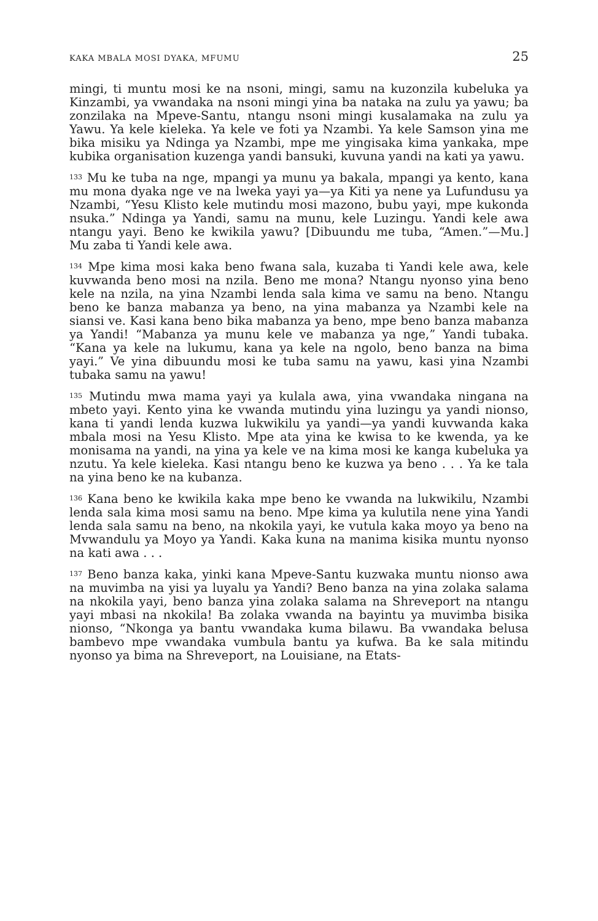KAKA MBALA MOSI DYAKA, MFUMU 25
mingi, ti muntu mosi ke na nsoni, mingi, samu na kuzonzila kubeluka ya Kinzambi, ya vwandaka na nsoni mingi yina ba nataka na zulu ya yawu; ba zonzilaka na Mpeve-Santu, ntangu nsoni mingi kusalamaka na zulu ya Yawu. Ya kele kieleka. Ya kele ve foti ya Nzambi. Ya kele Samson yina me bika misiku ya Ndinga ya Nzambi, mpe me yingisaka kima yankaka, mpe kubika organisation kuzenga yandi bansuki, kuvuna yandi na kati ya yawu.
<sup>133</sup> Mu ke tuba na nge, mpangi ya munu ya bakala, mpangi ya kento, kana mu mona dyaka nge ve na lweka yayi ya—ya Kiti ya nene ya Lufundusu ya Nzambi, “Yesu Klisto kele mutindu mosi mazono, bubu yayi, mpe kukonda nsuka.” Ndinga ya Yandi, samu na munu, kele Luzingu. Yandi kele awa ntangu yayi. Beno ke kwikila yawu? [Dibuundu me tuba, “Amen.”—Mu.] Mu zaba ti Yandi kele awa.
<sup>134</sup> Mpe kima mosi kaka beno fwana sala, kuzaba ti Yandi kele awa, kele kuvwanda beno mosi na nzila. Beno me mona? Ntangu nyonso yina beno kele na nzila, na yina Nzambi lenda sala kima ve samu na beno. Ntangu beno ke banza mabanza ya beno, na yina mabanza ya Nzambi kele na siansi ve. Kasi kana beno bika mabanza ya beno, mpe beno banza mabanza ya Yandi! “Mabanza ya munu kele ve mabanza ya nge,” Yandi tubaka. “Kana ya kele na lukumu, kana ya kele na ngolo, beno banza na bima yayi.” Ve yina dibuundu mosi ke tuba samu na yawu, kasi yina Nzambi tubaka samu na yawu!
<sup>135</sup> Mutindu mwa mama yayi ya kulala awa, yina vwandaka ningana na mbeto yayi. Kento yina ke vwanda mutindu yina luzingu ya yandi nionso, kana ti yandi lenda kuzwa lukwikilu ya yandi—ya yandi kuvwanda kaka mbala mosi na Yesu Klisto. Mpe ata yina ke kwisa to ke kwenda, ya ke monisama na yandi, na yina ya kele ve na kima mosi ke kanga kubeluka ya nzutu. Ya kele kieleka. Kasi ntangu beno ke kuzwa ya beno . . . Ya ke tala na yina beno ke na kubanza.
<sup>136</sup> Kana beno ke kwikila kaka mpe beno ke vwanda na lukwikilu, Nzambi lenda sala kima mosi samu na beno. Mpe kima ya kulutila nene yina Yandi lenda sala samu na beno, na nkokila yayi, ke vutula kaka moyo ya beno na Mvwandulu ya Moyo ya Yandi. Kaka kuna na manima kisika muntu nyonso na kati awa . . .
<sup>137</sup> Beno banza kaka, yinki kana Mpeve-Santu kuzwaka muntu nionso awa na muvimba na yisi ya luyalu ya Yandi? Beno banza na yina zolaka salama na nkokila yayi, beno banza yina zolaka salama na Shreveport na ntangu yayi mbasi na nkokila! Ba zolaka vwanda na bayintu ya muvimba bisika nionso, “Nkonga ya bantu vwandaka kuma bilawu. Ba vwandaka belusa bambevo mpe vwandaka vumbula bantu ya kufwa. Ba ke sala mitindu nyonso ya bima na Shreveport, na Louisiane, na Etats-